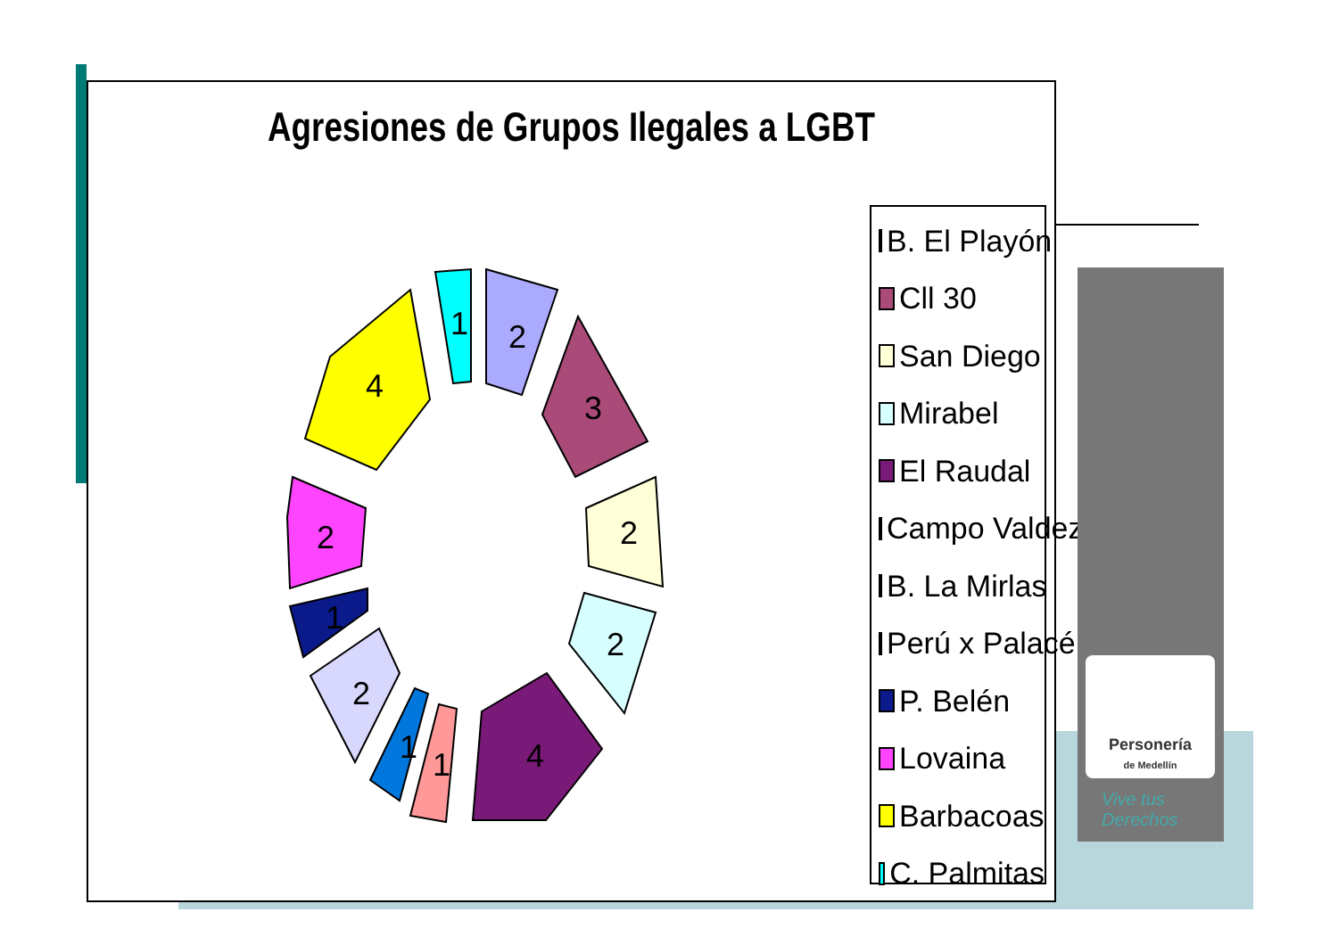Agresiones de Grupos Ilegales a LGBT
2
3
2
2
4
1
1
2
1
2
4
1
B. El Playón
Cll 30
San Diego
Mirabel
El Raudal
Campo Valdez
B. La Mirlas
Perú x Palacé
P. Belén
Lovaina
Barbacoas
C. Palmitas
Personería
de Medellín
Vive tus
Derechos